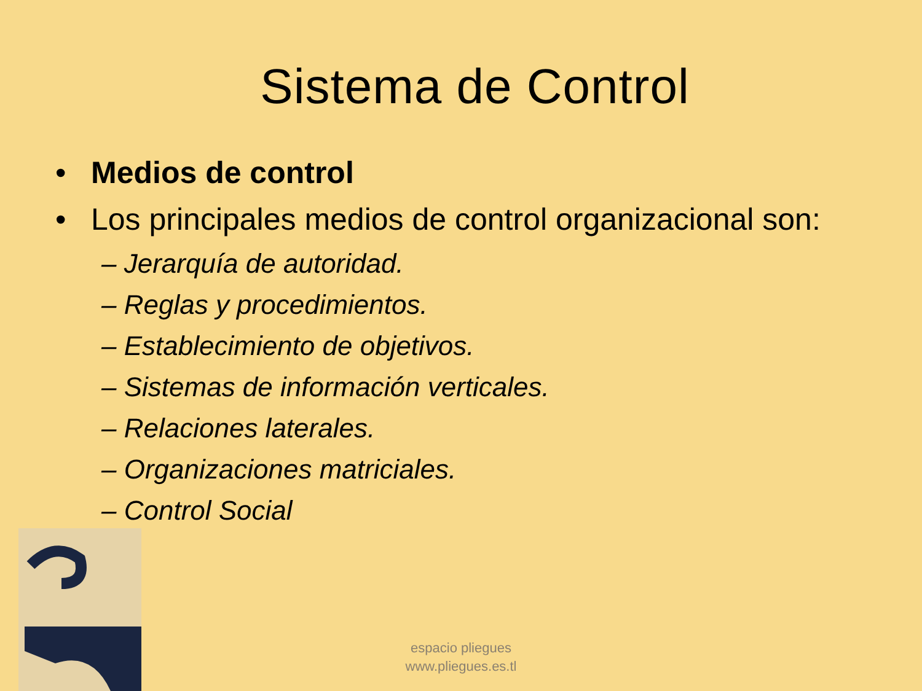Sistema de Control
• Medios de control
• Los principales medios de control organizacional son:
– Jerarquía de autoridad.
– Reglas y procedimientos.
– Establecimiento de objetivos.
– Sistemas de información verticales.
– Relaciones laterales.
– Organizaciones matriciales.
– Control Social
espacio pliegues
www.pliegues.es.tl